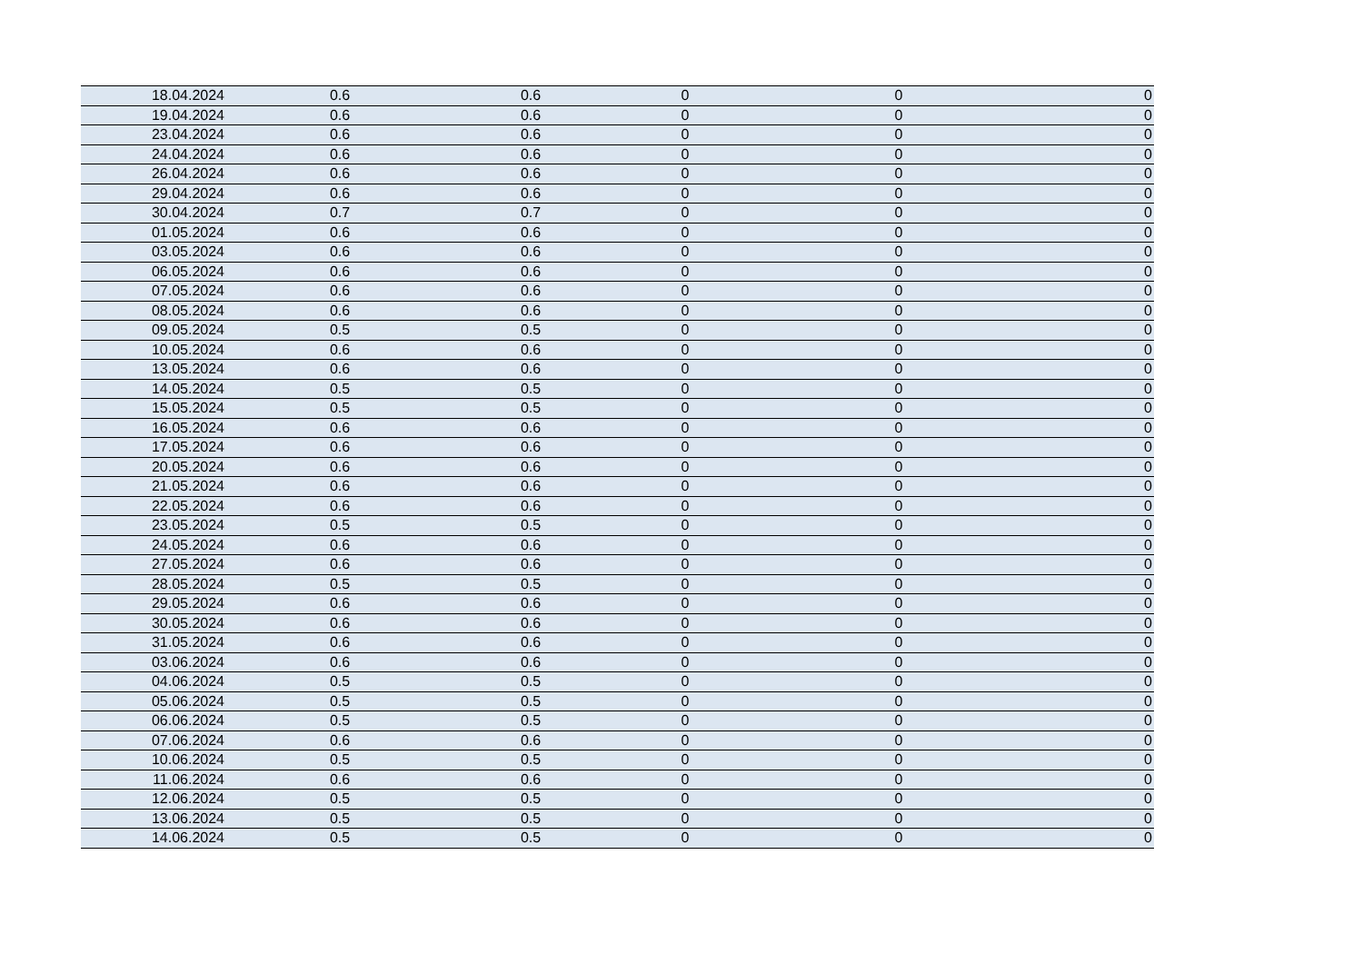| 18.04.2024 | 0.6 | 0.6 | 0 | 0 | 0 |
| 19.04.2024 | 0.6 | 0.6 | 0 | 0 | 0 |
| 23.04.2024 | 0.6 | 0.6 | 0 | 0 | 0 |
| 24.04.2024 | 0.6 | 0.6 | 0 | 0 | 0 |
| 26.04.2024 | 0.6 | 0.6 | 0 | 0 | 0 |
| 29.04.2024 | 0.6 | 0.6 | 0 | 0 | 0 |
| 30.04.2024 | 0.7 | 0.7 | 0 | 0 | 0 |
| 01.05.2024 | 0.6 | 0.6 | 0 | 0 | 0 |
| 03.05.2024 | 0.6 | 0.6 | 0 | 0 | 0 |
| 06.05.2024 | 0.6 | 0.6 | 0 | 0 | 0 |
| 07.05.2024 | 0.6 | 0.6 | 0 | 0 | 0 |
| 08.05.2024 | 0.6 | 0.6 | 0 | 0 | 0 |
| 09.05.2024 | 0.5 | 0.5 | 0 | 0 | 0 |
| 10.05.2024 | 0.6 | 0.6 | 0 | 0 | 0 |
| 13.05.2024 | 0.6 | 0.6 | 0 | 0 | 0 |
| 14.05.2024 | 0.5 | 0.5 | 0 | 0 | 0 |
| 15.05.2024 | 0.5 | 0.5 | 0 | 0 | 0 |
| 16.05.2024 | 0.6 | 0.6 | 0 | 0 | 0 |
| 17.05.2024 | 0.6 | 0.6 | 0 | 0 | 0 |
| 20.05.2024 | 0.6 | 0.6 | 0 | 0 | 0 |
| 21.05.2024 | 0.6 | 0.6 | 0 | 0 | 0 |
| 22.05.2024 | 0.6 | 0.6 | 0 | 0 | 0 |
| 23.05.2024 | 0.5 | 0.5 | 0 | 0 | 0 |
| 24.05.2024 | 0.6 | 0.6 | 0 | 0 | 0 |
| 27.05.2024 | 0.6 | 0.6 | 0 | 0 | 0 |
| 28.05.2024 | 0.5 | 0.5 | 0 | 0 | 0 |
| 29.05.2024 | 0.6 | 0.6 | 0 | 0 | 0 |
| 30.05.2024 | 0.6 | 0.6 | 0 | 0 | 0 |
| 31.05.2024 | 0.6 | 0.6 | 0 | 0 | 0 |
| 03.06.2024 | 0.6 | 0.6 | 0 | 0 | 0 |
| 04.06.2024 | 0.5 | 0.5 | 0 | 0 | 0 |
| 05.06.2024 | 0.5 | 0.5 | 0 | 0 | 0 |
| 06.06.2024 | 0.5 | 0.5 | 0 | 0 | 0 |
| 07.06.2024 | 0.6 | 0.6 | 0 | 0 | 0 |
| 10.06.2024 | 0.5 | 0.5 | 0 | 0 | 0 |
| 11.06.2024 | 0.6 | 0.6 | 0 | 0 | 0 |
| 12.06.2024 | 0.5 | 0.5 | 0 | 0 | 0 |
| 13.06.2024 | 0.5 | 0.5 | 0 | 0 | 0 |
| 14.06.2024 | 0.5 | 0.5 | 0 | 0 | 0 |